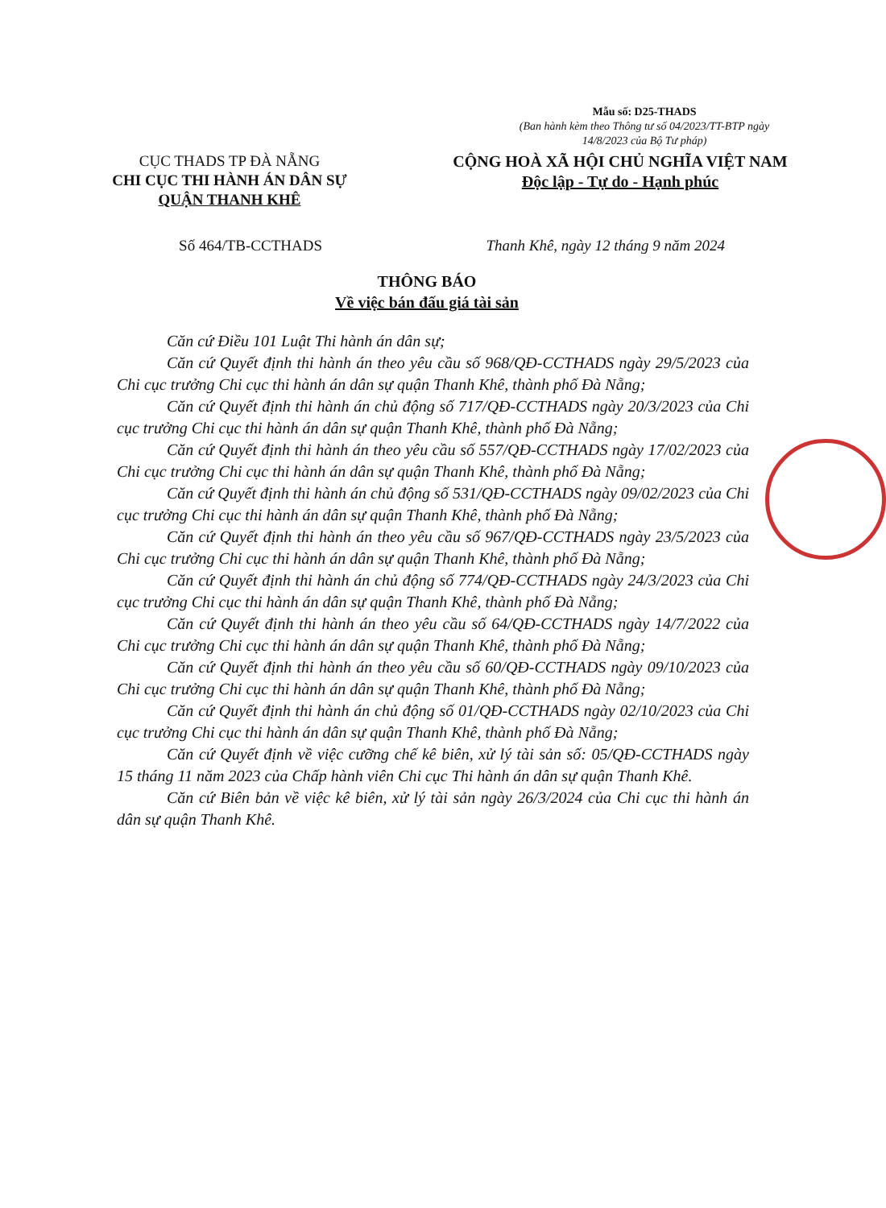Mẫu số: D25-THADS
(Ban hành kèm theo Thông tư số 04/2023/TT-BTP ngày 14/8/2023 của Bộ Tư pháp)
CỤC THADS TP ĐÀ NẴNG
CHI CỤC THI HÀNH ÁN DÂN SỰ
QUẬN THANH KHÊ
CỘNG HOÀ XÃ HỘI CHỦ NGHĨA VIỆT NAM
Độc lập - Tự do - Hạnh phúc
Số 464/TB-CCTHADS Thanh Khê, ngày 12 tháng 9 năm 2024
THÔNG BÁO
Về việc bán đấu giá tài sản
Căn cứ Điều 101 Luật Thi hành án dân sự;
Căn cứ Quyết định thi hành án theo yêu cầu số 968/QĐ-CCTHADS ngày 29/5/2023 của Chi cục trưởng Chi cục thi hành án dân sự quận Thanh Khê, thành phố Đà Nẵng;
Căn cứ Quyết định thi hành án chủ động số 717/QĐ-CCTHADS ngày 20/3/2023 của Chi cục trưởng Chi cục thi hành án dân sự quận Thanh Khê, thành phố Đà Nẵng;
Căn cứ Quyết định thi hành án theo yêu cầu số 557/QĐ-CCTHADS ngày 17/02/2023 của Chi cục trưởng Chi cục thi hành án dân sự quận Thanh Khê, thành phố Đà Nẵng;
Căn cứ Quyết định thi hành án chủ động số 531/QĐ-CCTHADS ngày 09/02/2023 của Chi cục trưởng Chi cục thi hành án dân sự quận Thanh Khê, thành phố Đà Nẵng;
Căn cứ Quyết định thi hành án theo yêu cầu số 967/QĐ-CCTHADS ngày 23/5/2023 của Chi cục trưởng Chi cục thi hành án dân sự quận Thanh Khê, thành phố Đà Nẵng;
Căn cứ Quyết định thi hành án chủ động số 774/QĐ-CCTHADS ngày 24/3/2023 của Chi cục trưởng Chi cục thi hành án dân sự quận Thanh Khê, thành phố Đà Nẵng;
Căn cứ Quyết định thi hành án theo yêu cầu số 64/QĐ-CCTHADS ngày 14/7/2022 của Chi cục trưởng Chi cục thi hành án dân sự quận Thanh Khê, thành phố Đà Nẵng;
Căn cứ Quyết định thi hành án theo yêu cầu số 60/QĐ-CCTHADS ngày 09/10/2023 của Chi cục trưởng Chi cục thi hành án dân sự quận Thanh Khê, thành phố Đà Nẵng;
Căn cứ Quyết định thi hành án chủ động số 01/QĐ-CCTHADS ngày 02/10/2023 của Chi cục trưởng Chi cục thi hành án dân sự quận Thanh Khê, thành phố Đà Nẵng;
Căn cứ Quyết định về việc cưỡng chế kê biên, xử lý tài sản số: 05/QĐ-CCTHADS ngày 15 tháng 11 năm 2023 của Chấp hành viên Chi cục Thi hành án dân sự quận Thanh Khê.
Căn cứ Biên bản về việc kê biên, xử lý tài sản ngày 26/3/2024 của Chi cục thi hành án dân sự quận Thanh Khê.